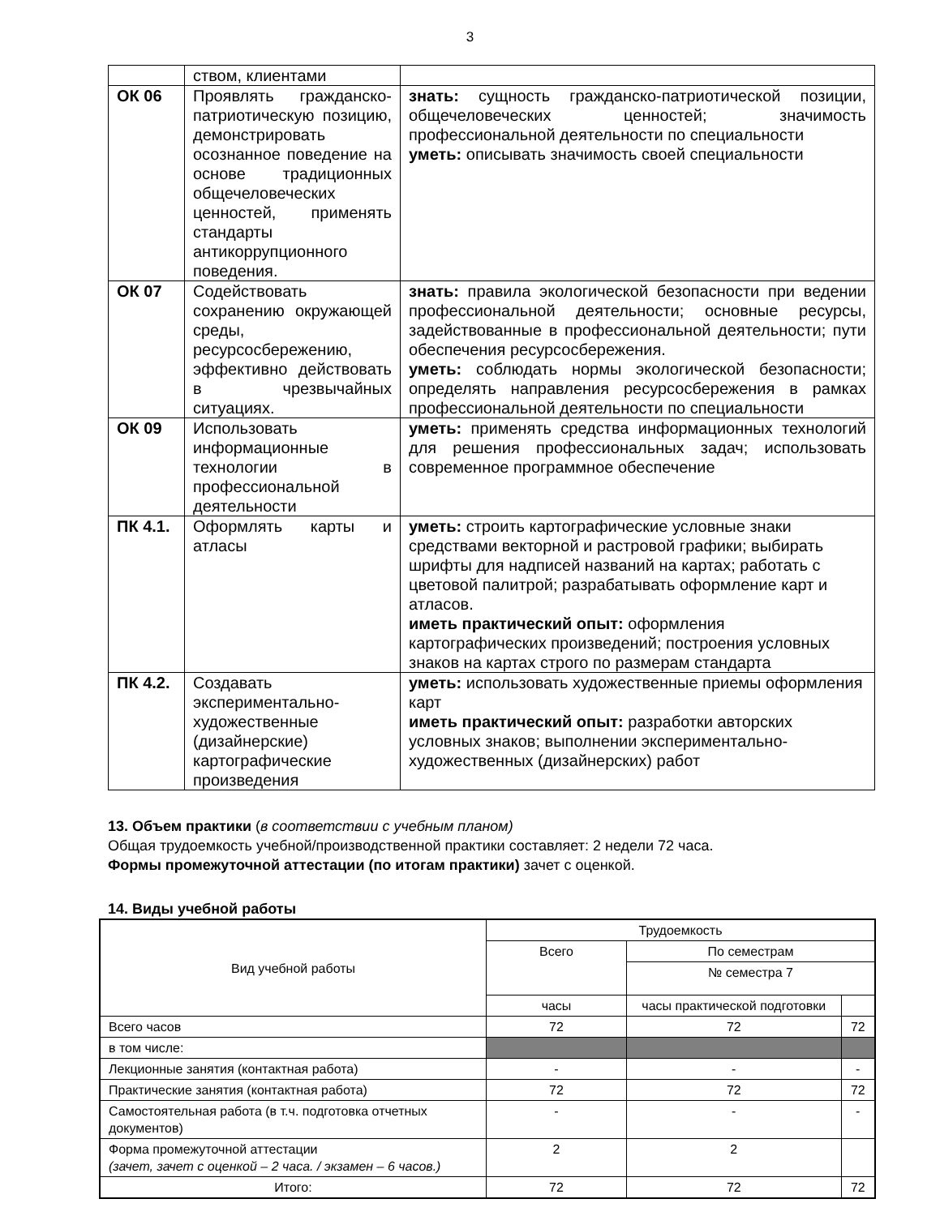3
| | ством, клиентами | |
| ОК 06 | Проявлять гражданско-патриотическую позицию, демонстрировать осознанное поведение на основе традиционных общечеловеческих ценностей, применять стандарты антикоррупционного поведения. | знать: сущность гражданско-патриотической позиции, общечеловеческих ценностей; значимость профессиональной деятельности по специальности уметь: описывать значимость своей специальности |
| ОК 07 | Содействовать сохранению окружающей среды, ресурсосбережению, эффективно действовать в чрезвычайных ситуациях. | знать: правила экологической безопасности при ведении профессиональной деятельности; основные ресурсы, задействованные в профессиональной деятельности; пути обеспечения ресурсосбережения. уметь: соблюдать нормы экологической безопасности; определять направления ресурсосбережения в рамках профессиональной деятельности по специальности |
| ОК 09 | Использовать информационные технологии в профессиональной деятельности | уметь: применять средства информационных технологий для решения профессиональных задач; использовать современное программное обеспечение |
| ПК 4.1. | Оформлять карты и атласы | уметь: строить картографические условные знаки средствами векторной и растровой графики; выбирать шрифты для надписей названий на картах; работать с цветовой палитрой; разрабатывать оформление карт и атласов. иметь практический опыт: оформления картографических произведений; построения условных знаков на картах строго по размерам стандарта |
| ПК 4.2. | Создавать экспериментально-художественные (дизайнерские) картографические произведения | уметь: использовать художественные приемы оформления карт иметь практический опыт: разработки авторских условных знаков; выполнении экспериментально-художественных (дизайнерских) работ |
13. Объем практики (в соответствии с учебным планом)
Общая трудоемкость учебной/производственной практики составляет: 2 недели 72 часа.
Формы промежуточной аттестации (по итогам практики) зачет с оценкой.
14. Виды учебной работы
| Вид учебной работы | Трудоемкость | | |
| | Всего | По семестрам | |
| | | № семестра 7 | |
| | часы | часы практической подготовки | |
| Всего часов | 72 | 72 | 72 |
| в том числе: | | | |
| Лекционные занятия (контактная работа) | - | - | - |
| Практические занятия (контактная работа) | 72 | 72 | 72 |
| Самостоятельная работа (в т.ч. подготовка отчетных документов) | - | - | - |
| Форма промежуточной аттестации (зачет, зачет с оценкой – 2 часа. / экзамен – 6 часов.) | 2 | 2 | |
| Итого: | 72 | 72 | 72 |